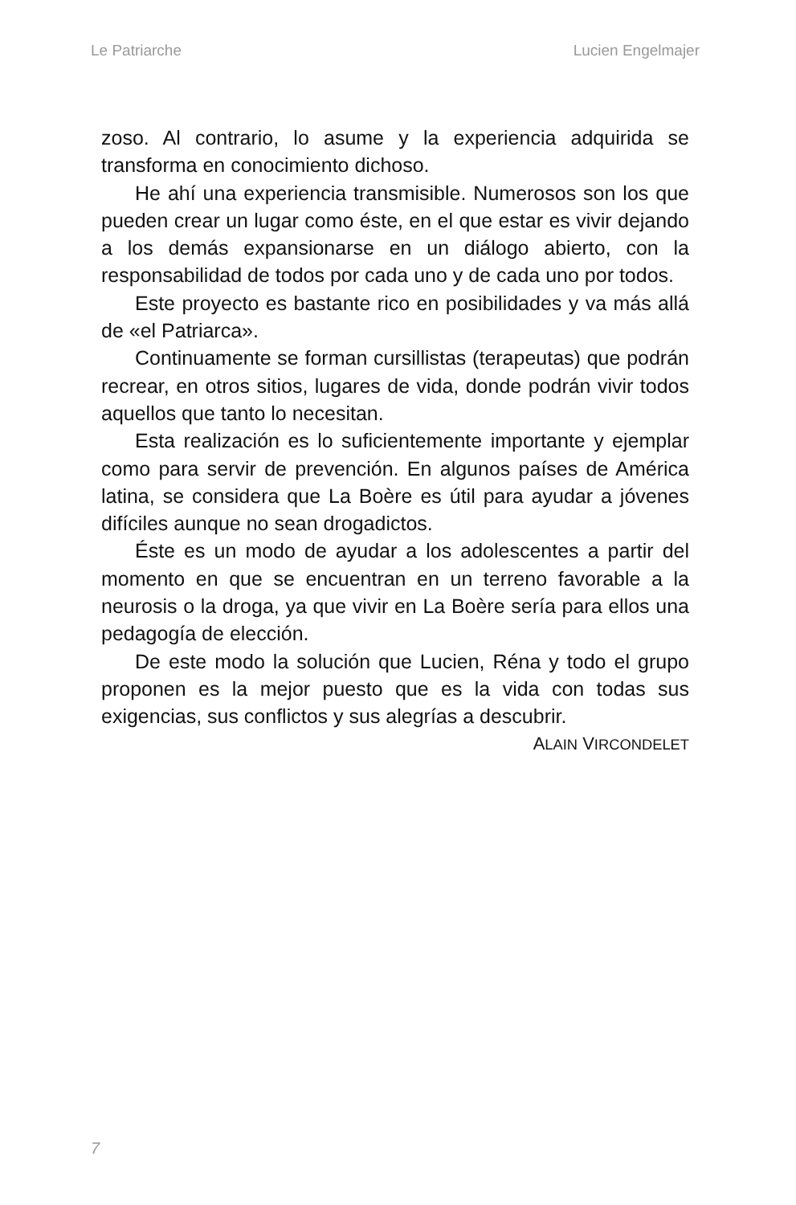Le Patriarche Lucien Engelmajer
zoso. Al contrario, lo asume y la experiencia adquirida se transforma en conocimiento dichoso.
He ahí una experiencia transmisible. Numerosos son los que pueden crear un lugar como éste, en el que estar es vivir dejando a los demás expansionarse en un diálogo abierto, con la responsabilidad de todos por cada uno y de cada uno por todos.
Este proyecto es bastante rico en posibilidades y va más allá de «el Patriarca».
Continuamente se forman cursillistas (terapeutas) que podrán recrear, en otros sitios, lugares de vida, donde podrán vivir todos aquellos que tanto lo necesitan.
Esta realización es lo suficientemente importante y ejemplar como para servir de prevención. En algunos países de América latina, se considera que La Boère es útil para ayudar a jóvenes difíciles aunque no sean drogadictos.
Éste es un modo de ayudar a los adolescentes a partir del momento en que se encuentran en un terreno favorable a la neurosis o la droga, ya que vivir en La Boère sería para ellos una pedagogía de elección.
De este modo la solución que Lucien, Réna y todo el grupo proponen es la mejor puesto que es la vida con todas sus exigencias, sus conflictos y sus alegrías a descubrir.
ALAIN VIRCONDELET
7